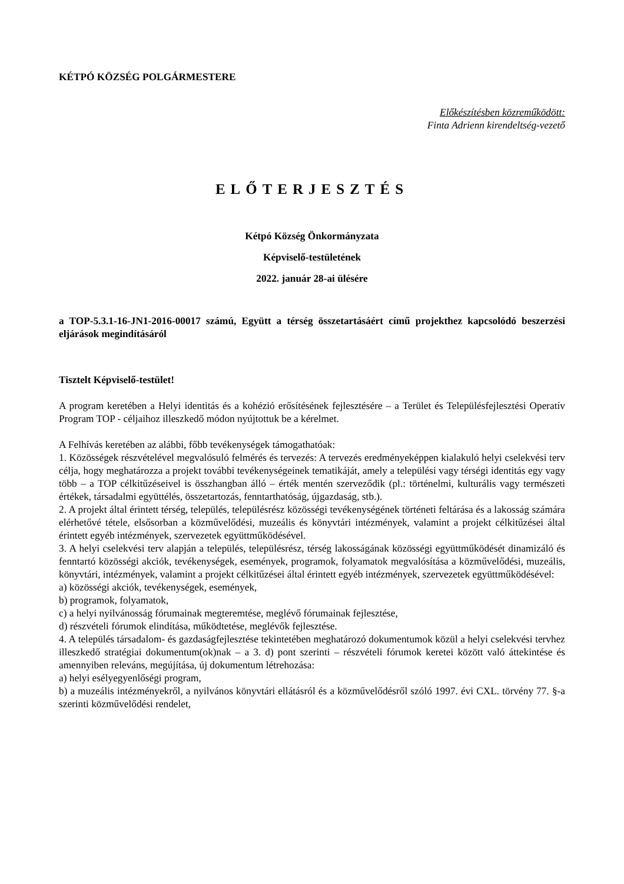KÉTPÓ KÖZSÉG POLGÁRMESTERE
Előkészítésben közreműködött:
Finta Adrienn kirendeltség-vezető
ELŐTERJESZTÉS
Kétpó Község Önkormányzata
Képviselő-testületének
2022. január 28-ai ülésére
a TOP-5.3.1-16-JN1-2016-00017 számú, Együtt a térség összetartásáért című projekthez kapcsolódó beszerzési eljárások megindításáról
Tisztelt Képviselő-testület!
A program keretében a Helyi identitás és a kohézió erősítésének fejlesztésére – a Terület és Településfejlesztési Operatív Program TOP - céljaihoz illeszkedő módon nyújtottuk be a kérelmet.
A Felhívás keretében az alábbi, főbb tevékenységek támogathatóak:
1. Közösségek részvételével megvalósuló felmérés és tervezés: A tervezés eredményeképpen kialakuló helyi cselekvési terv célja, hogy meghatározza a projekt további tevékenységeinek tematikáját, amely a települési vagy térségi identitás egy vagy több – a TOP célkitűzéseivel is összhangban álló – érték mentén szerveződik (pl.: történelmi, kulturális vagy természeti értékek, társadalmi együttélés, összetartozás, fenntarthatóság, újgazdaság, stb.).
2. A projekt által érintett térség, település, településrész közösségi tevékenységének történeti feltárása és a lakosság számára elérhetővé tétele, elsősorban a közművelődési, muzeális és könyvtári intézmények, valamint a projekt célkitűzései által érintett egyéb intézmények, szervezetek együttműködésével.
3. A helyi cselekvési terv alapján a település, településrész, térség lakosságának közösségi együttműködését dinamizáló és fenntartó közösségi akciók, tevékenységek, események, programok, folyamatok megvalósítása a közművelődési, muzeális, könyvtári, intézmények, valamint a projekt célkitűzései által érintett egyéb intézmények, szervezetek együttműködésével:
a) közösségi akciók, tevékenységek, események,
b) programok, folyamatok,
c) a helyi nyilvánosság fórumainak megteremtése, meglévő fórumainak fejlesztése,
d) részvételi fórumok elindítása, működtetése, meglévők fejlesztése.
4. A település társadalom- és gazdaságfejlesztése tekintetében meghatározó dokumentumok közül a helyi cselekvési tervhez illeszkedő stratégiai dokumentum(ok)nak – a 3. d) pont szerinti – részvételi fórumok keretei között való áttekintése és amennyiben releváns, megújítása, új dokumentum létrehozása:
a) helyi esélyegyenlőségi program,
b) a muzeális intézményekről, a nyilvános könyvtári ellátásról és a közművelődésről szóló 1997. évi CXL. törvény 77. §-a szerinti közművelődési rendelet,